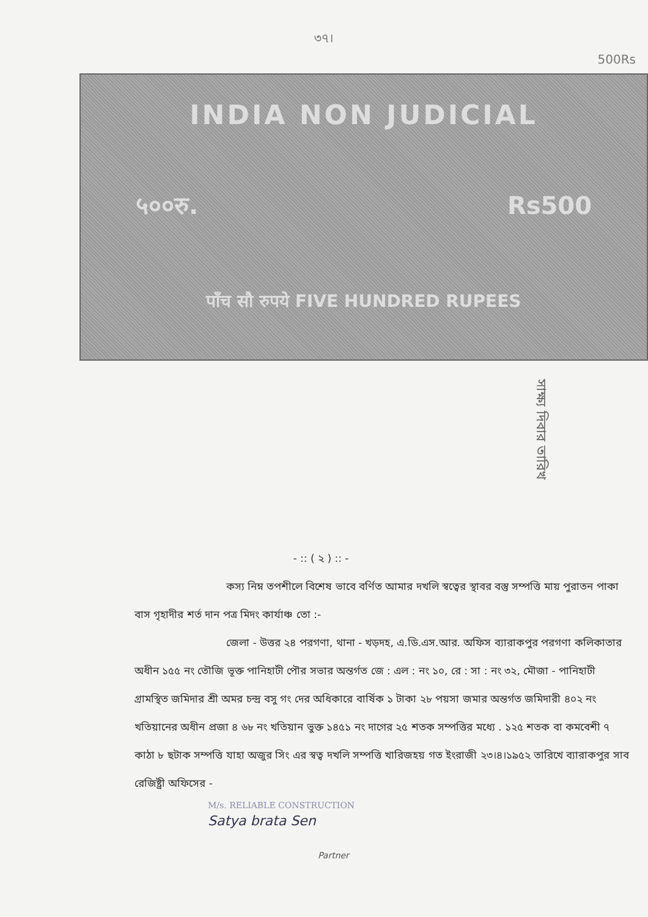৩৭।
500Rs
INDIA NON JUDICIAL
५००रु. Rs500
पाँच सौ रुपये FIVE HUNDRED RUPEES
সাক্ষ্য দিবার তারিখ
- :: ( ২ ) :: -
কস্য নিম্ন তপশীলে বিশেষ ভাবে বর্ণিত আমার দখলি স্বত্বের স্থাবর বস্তু সম্পত্তি মায় পুরাতন পাকা বাস গৃহাদীর শর্ত দান পত্র মিদং কার্যাঞ্চ তো :-
জেলা - উত্তর ২৪ পরগণা, থানা - খড়দহ, এ.ডি.এস.আর. অফিস ব্যারাকপুর পরগণা কলিকাতার অধীন ১৫৫ নং তৌজি ভূক্ত পানিহাটী পৌর সভার অন্তর্গত জে : এল : নং ১০, রে : সা : নং ৩২, মৌজা - পানিহাটী গ্রামস্থিত জমিদার শ্রী অমর চন্দ্র বসু গং দের অধিকারে বার্ষিক ১ টাকা ২৮ পয়সা জমার অন্তর্গত জমিদারী ৪০২ নং খতিয়ানের অধীন প্রজা ৪ ৬৮ নং খতিয়ান ভুক্ত ১৪৫১ নং দাগের ২৫ শতক সম্পত্তির মধ্যে . ১২৫ শতক বা কমবেশী ৭ কাঠা ৮ ছটাক সম্পত্তি যাহা অজুর সিং এর স্বত্ব দখলি সম্পত্তি খারিজহয় গত ইংরাজী ২৩।৪।১৯৫২ তারিখে ব্যারাকপুর সাব রেজিষ্ট্রী অফিসের -
M/s. RELIABLE CONSTRUCTION
Satya brata Sen
Partner